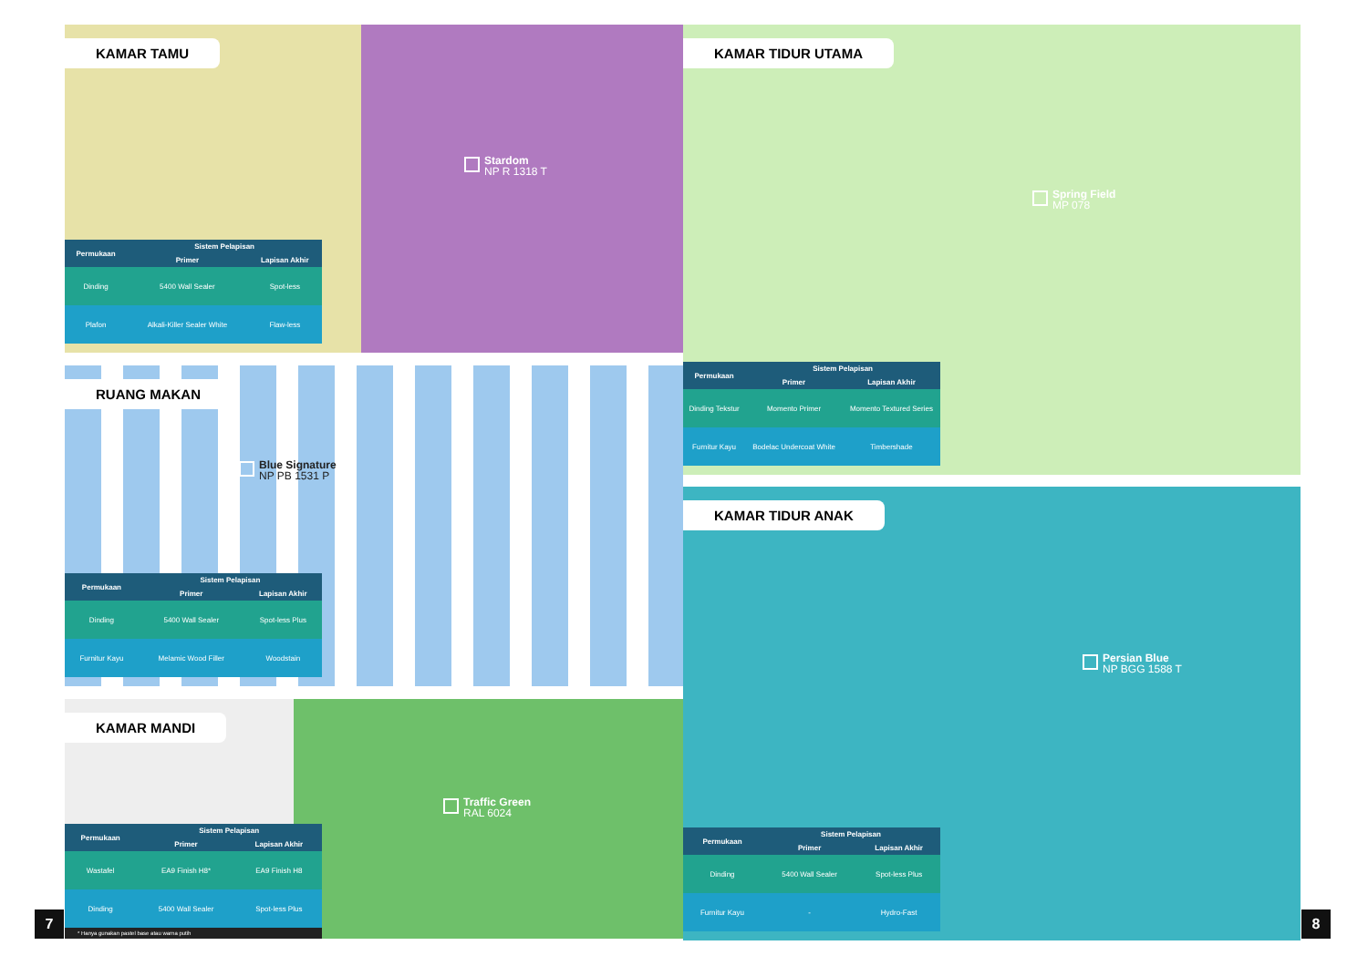KAMAR TAMU
Stardom
NP R 1318 T
| Permukaan | Sistem Pelapisan | |
| --- | --- | --- |
| | Primer | Lapisan Akhir |
| Dinding | 5400 Wall Sealer | Spot-less |
| Plafon | Alkali-Killer Sealer White | Flaw-less |
RUANG MAKAN
Blue Signature
NP PB 1531 P
| Permukaan | Sistem Pelapisan | |
| --- | --- | --- |
| | Primer | Lapisan Akhir |
| Dinding | 5400 Wall Sealer | Spot-less Plus |
| Furnitur Kayu | Melamic Wood Filler | Woodstain |
KAMAR MANDI
Traffic Green
RAL 6024
| Permukaan | Sistem Pelapisan | |
| --- | --- | --- |
| | Primer | Lapisan Akhir |
| Wastafel | EA9 Finish H8* | EA9 Finish H8 |
| Dinding | 5400 Wall Sealer | Spot-less Plus |
* Hanya gunakan pastel base atau warna putih
7
KAMAR TIDUR UTAMA
Spring Field
MP 078
| Permukaan | Sistem Pelapisan | |
| --- | --- | --- |
| | Primer | Lapisan Akhir |
| Dinding Tekstur | Momento Primer | Momento Textured Series |
| Furnitur Kayu | Bodelac Undercoat White | Timbershade |
KAMAR TIDUR ANAK
Persian Blue
NP BGG 1588 T
| Permukaan | Sistem Pelapisan | |
| --- | --- | --- |
| | Primer | Lapisan Akhir |
| Dinding | 5400 Wall Sealer | Spot-less Plus |
| Furnitur Kayu | - | Hydro-Fast |
8